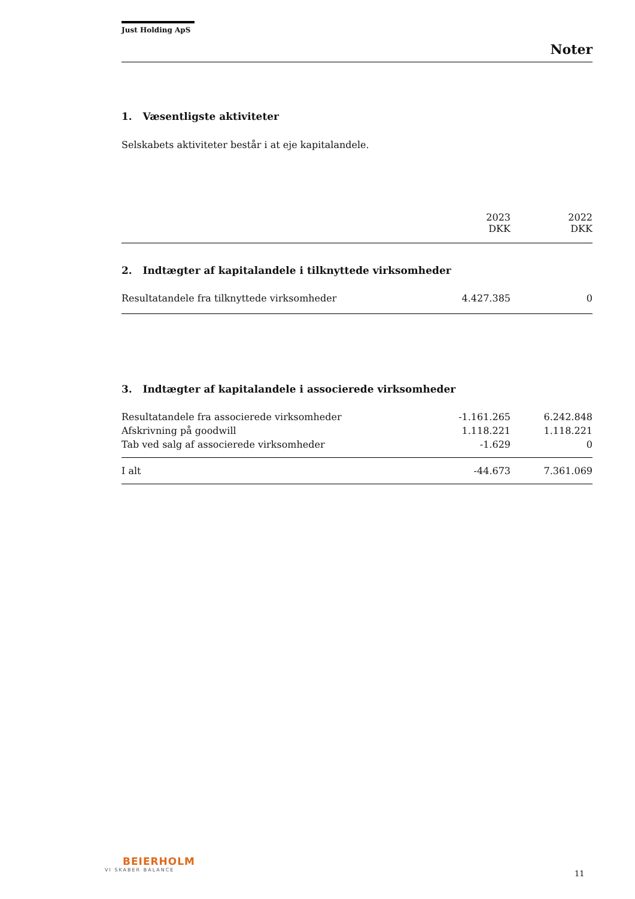Just Holding ApS
Noter
1. Væsentligste aktiviteter
Selskabets aktiviteter består i at eje kapitalandele.
| | 2023 DKK | 2022 DKK |
| --- | --- | --- |
2. Indtægter af kapitalandele i tilknyttede virksomheder
| Resultatandele fra tilknyttede virksomheder | 4.427.385 | 0 |
3. Indtægter af kapitalandele i associerede virksomheder
| Resultatandele fra associerede virksomheder | -1.161.265 | 6.242.848 |
| Afskrivning på goodwill | 1.118.221 | 1.118.221 |
| Tab ved salg af associerede virksomheder | -1.629 | 0 |
| I alt | -44.673 | 7.361.069 |
BEIERHOLM
VI SKABER BALANCE
11